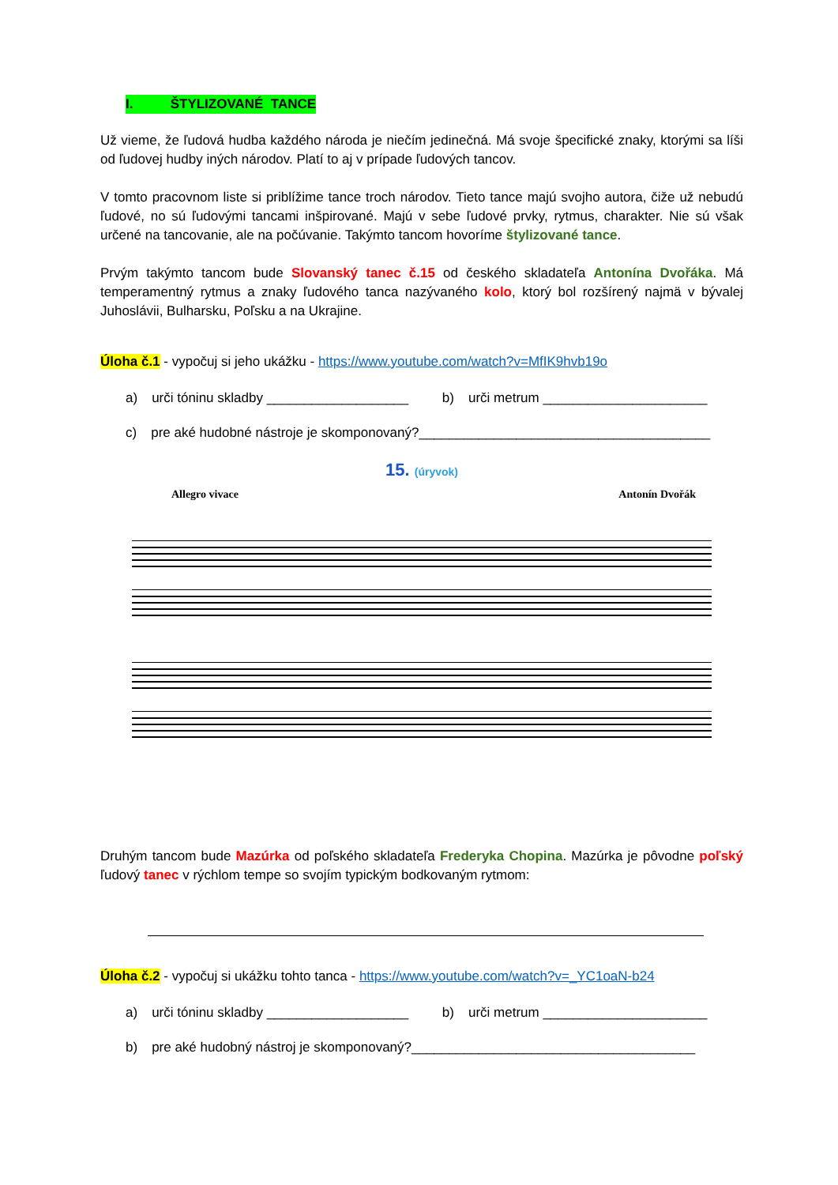I. ŠTYLIZOVANÉ TANCE
Už vieme, že ľudová hudba každého národa je niečím jedinečná. Má svoje špecifické znaky, ktorými sa líši od ľudovej hudby iných národov. Platí to aj v prípade ľudových tancov.
V tomto pracovnom liste si priblížime tance troch národov. Tieto tance majú svojho autora, čiže už nebudú ľudové, no sú ľudovými tancami inšpirované. Majú v sebe ľudové prvky, rytmus, charakter. Nie sú však určené na tancovanie, ale na počúvanie. Takýmto tancom hovoríme štylizované tance.
Prvým takýmto tancom bude Slovanský tanec č.15 od českého skladateľa Antonína Dvořáka. Má temperamentný rytmus a znaky ľudového tanca nazývaného kolo, ktorý bol rozšírený najmä v bývalej Juhoslávii, Bulharsku, Poľsku a na Ukrajine.
Úloha č.1 - vypočuj si jeho ukážku - https://www.youtube.com/watch?v=MfIK9hvb19o
a) urči tóninu skladby ___________________ b) urči metrum ______________________
c) pre aké hudobné nástroje je skomponovaný?_______________________________________
15. (úryvok)
Allegro vivace Antonín Dvořák
Druhým tancom bude Mazúrka od poľského skladateľa Frederyka Chopina. Mazúrka je pôvodne poľský ľudový tanec v rýchlom tempe so svojím typickým bodkovaným rytmom:
Úloha č.2 - vypočuj si ukážku tohto tanca - https://www.youtube.com/watch?v=_YC1oaN-b24
a) urči tóninu skladby ___________________ b) urči metrum ______________________
b) pre aké hudobný nástroj je skomponovaný?______________________________________